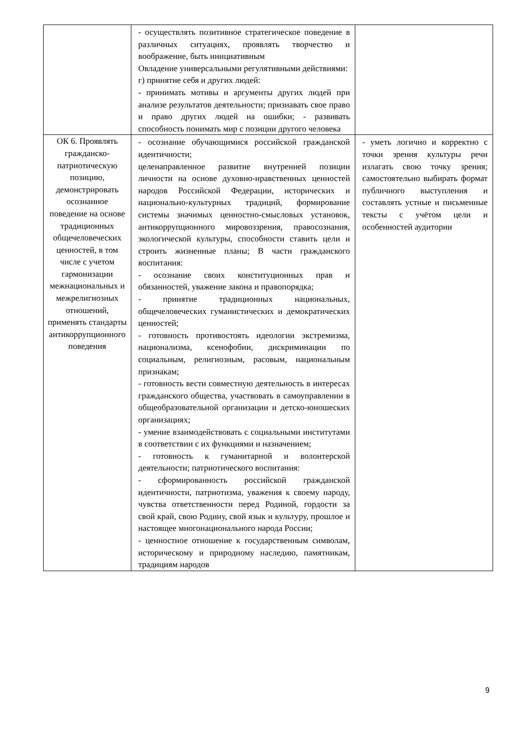| | - осуществлять позитивное стратегическое поведение в различных ситуациях, проявлять творчество и воображение, быть инициативным Овладение универсальными регулятивными действиями: г) принятие себя и других людей: - принимать мотивы и аргументы других людей при анализе результатов деятельности; признавать свое право и право других людей на ошибки; - развивать способность понимать мир с позиции другого человека | |
| ОК 6. Проявлять гражданско-патриотическую позицию, демонстрировать осознанное поведение на основе традиционных общечеловеческих ценностей, в том числе с учетом гармонизации межнациональных и межрелигиозных отношений, применять стандарты антикоррупционного поведения | - осознание обучающимися российской гражданской идентичности; целенаправленное развитие внутренней позиции личности на основе духовно-нравственных ценностей народов Российской Федерации, исторических и национально-культурных традиций, формирование системы значимых ценностно-смысловых установок, антикоррупционного мировоззрения, правосознания, экологической культуры, способности ставить цели и строить жизненные планы; В части гражданского воспитания: - осознание своих конституционных прав и обязанностей, уважение закона и правопорядка; - принятие традиционных национальных, общечеловеческих гуманистических и демократических ценностей; - готовность противостоять идеологии экстремизма, национализма, ксенофобии, дискриминации по социальным, религиозным, расовым, национальным признакам; - готовность вести совместную деятельность в интересах гражданского общества, участвовать в самоуправлении в общеобразовательной организации и детско-юношеских организациях; - умение взаимодействовать с социальными институтами в соответствии с их функциями и назначением; - готовность к гуманитарной и волонтерской деятельности; патриотического воспитания: - сформированность российской гражданской идентичности, патриотизма, уважения к своему народу, чувства ответственности перед Родиной, гордости за свой край, свою Родину, свой язык и культуру, прошлое и настоящее многонационального народа России; - ценностное отношение к государственным символам, историческому и природному наследию, памятникам, традициям народов | - уметь логично и корректно с точки зрения культуры речи излагать свою точку зрения; самостоятельно выбирать формат публичного выступления и составлять устные и письменные тексты с учётом цели и особенностей аудитории |
9